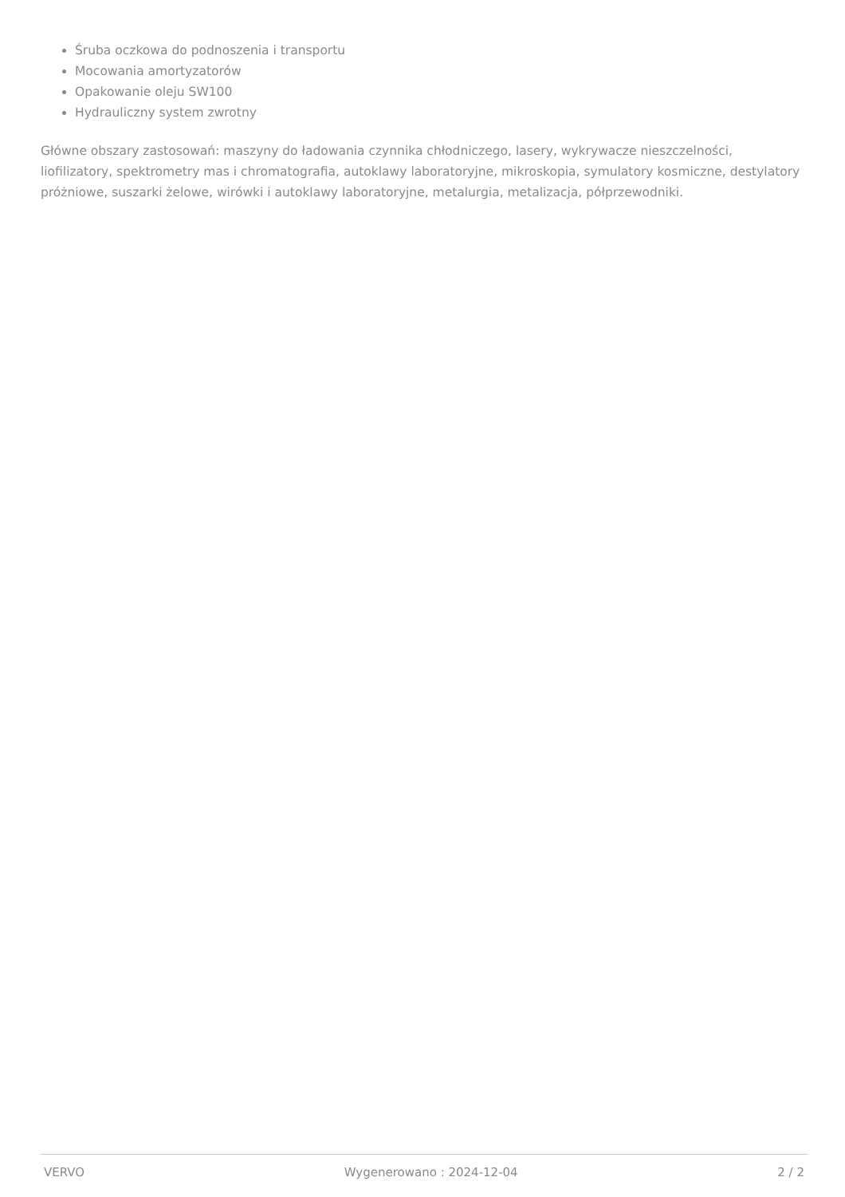Śruba oczkowa do podnoszenia i transportu
Mocowania amortyzatorów
Opakowanie oleju SW100
Hydrauliczny system zwrotny
Główne obszary zastosowań: maszyny do ładowania czynnika chłodniczego, lasery, wykrywacze nieszczelności, liofilizatory, spektrometry mas i chromatografia, autoklawy laboratoryjne, mikroskopia, symulatory kosmiczne, destylatory próżniowe, suszarki żelowe, wirówki i autoklawy laboratoryjne, metalurgia, metalizacja, półprzewodniki.
VERVO Wygenerowano : 2024-12-04 2 / 2